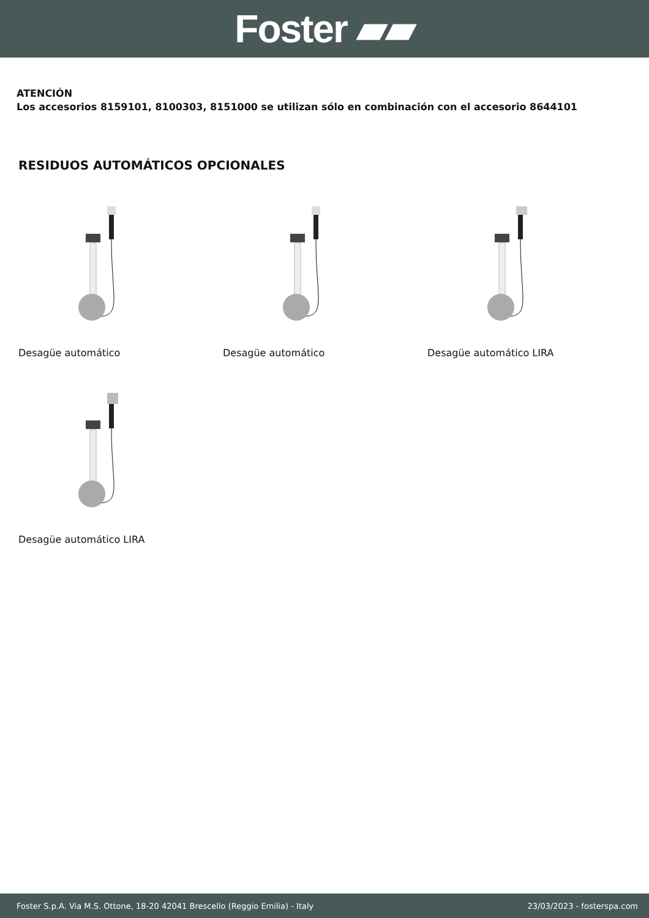Foster ▰▰
ATENCIÓN
Los accesorios 8159101, 8100303, 8151000 se utilizan sólo en combinación con el accesorio 8644101
RESIDUOS AUTOMÁTICOS OPCIONALES
Desagüe automático
Desagüe automático
Desagüe automático LIRA
Desagüe automático LIRA
Foster S.p.A. Via M.S. Ottone, 18-20 42041 Brescello (Reggio Emilia) - Italy 23/03/2023 - fosterspa.com